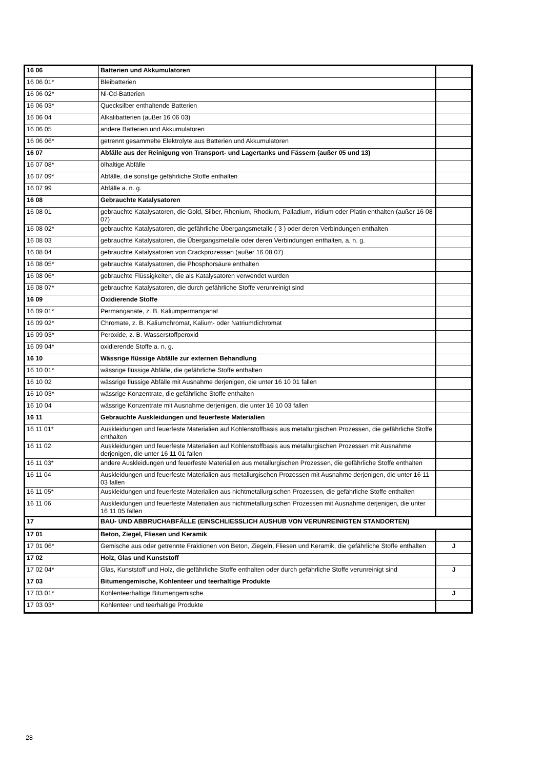| 16 06 | Batterien und Akkumulatoren | |
| 16 06 01* | Bleibatterien | |
| 16 06 02* | Ni-Cd-Batterien | |
| 16 06 03* | Quecksilber enthaltende Batterien | |
| 16 06 04 | Alkalibatterien (außer 16 06 03) | |
| 16 06 05 | andere Batterien und Akkumulatoren | |
| 16 06 06* | getrennt gesammelte Elektrolyte aus Batterien und Akkumulatoren | |
| 16 07 | Abfälle aus der Reinigung von Transport- und Lagertanks und Fässern (außer 05 und 13) | |
| 16 07 08* | ölhaltige Abfälle | |
| 16 07 09* | Abfälle, die sonstige gefährliche Stoffe enthalten | |
| 16 07 99 | Abfälle a. n. g. | |
| 16 08 | Gebrauchte Katalysatoren | |
| 16 08 01 | gebrauchte Katalysatoren, die Gold, Silber, Rhenium, Rhodium, Palladium, Iridium oder Platin enthalten (außer 16 08 07) | |
| 16 08 02* | gebrauchte Katalysatoren, die gefährliche Übergangsmetalle ( 3 ) oder deren Verbindungen enthalten | |
| 16 08 03 | gebrauchte Katalysatoren, die Übergangsmetalle oder deren Verbindungen enthalten, a. n. g. | |
| 16 08 04 | gebrauchte Katalysatoren von Crackprozessen (außer 16 08 07) | |
| 16 08 05* | gebrauchte Katalysatoren, die Phosphorsäure enthalten | |
| 16 08 06* | gebrauchte Flüssigkeiten, die als Katalysatoren verwendet wurden | |
| 16 08 07* | gebrauchte Katalysatoren, die durch gefährliche Stoffe verunreinigt sind | |
| 16 09 | Oxidierende Stoffe | |
| 16 09 01* | Permanganate, z. B. Kaliumpermanganat | |
| 16 09 02* | Chromate, z. B. Kaliumchromat, Kalium- oder Natriumdichromat | |
| 16 09 03* | Peroxide, z. B. Wasserstoffperoxid | |
| 16 09 04* | oxidierende Stoffe a. n. g. | |
| 16 10 | Wässrige flüssige Abfälle zur externen Behandlung | |
| 16 10 01* | wässrige flüssige Abfälle, die gefährliche Stoffe enthalten | |
| 16 10 02 | wässrige flüssige Abfälle mit Ausnahme derjenigen, die unter 16 10 01 fallen | |
| 16 10 03* | wässrige Konzentrate, die gefährliche Stoffe enthalten | |
| 16 10 04 | wässrige Konzentrate mit Ausnahme derjenigen, die unter 16 10 03 fallen | |
| 16 11 | Gebrauchte Auskleidungen und feuerfeste Materialien | |
| 16 11 01* | Auskleidungen und feuerfeste Materialien auf Kohlenstoffbasis aus metallurgischen Prozessen, die gefährliche Stoffe enthalten | |
| 16 11 02 | Auskleidungen und feuerfeste Materialien auf Kohlenstoffbasis aus metallurgischen Prozessen mit Ausnahme derjenigen, die unter 16 11 01 fallen | |
| 16 11 03* | andere Auskleidungen und feuerfeste Materialien aus metallurgischen Prozessen, die gefährliche Stoffe enthalten | |
| 16 11 04 | Auskleidungen und feuerfeste Materialien aus metallurgischen Prozessen mit Ausnahme derjenigen, die unter 16 11 03 fallen | |
| 16 11 05* | Auskleidungen und feuerfeste Materialien aus nichtmetallurgischen Prozessen, die gefährliche Stoffe enthalten | |
| 16 11 06 | Auskleidungen und feuerfeste Materialien aus nichtmetallurgischen Prozessen mit Ausnahme derjenigen, die unter 16 11 05 fallen | |
| 17 | BAU- UND ABBRUCHABFÄLLE (EINSCHLIESSLICH AUSHUB VON VERUNREINIGTEN STANDORTEN) | |
| 17 01 | Beton, Ziegel, Fliesen und Keramik | |
| 17 01 06* | Gemische aus oder getrennte Fraktionen von Beton, Ziegeln, Fliesen und Keramik, die gefährliche Stoffe enthalten | J |
| 17 02 | Holz, Glas und Kunststoff | |
| 17 02 04* | Glas, Kunststoff und Holz, die gefährliche Stoffe enthalten oder durch gefährliche Stoffe verunreinigt sind | J |
| 17 03 | Bitumengemische, Kohlenteer und teerhaltige Produkte | |
| 17 03 01* | Kohlenteerhaltige Bitumengemische | J |
| 17 03 03* | Kohlenteer und teerhaltige Produkte | |
28